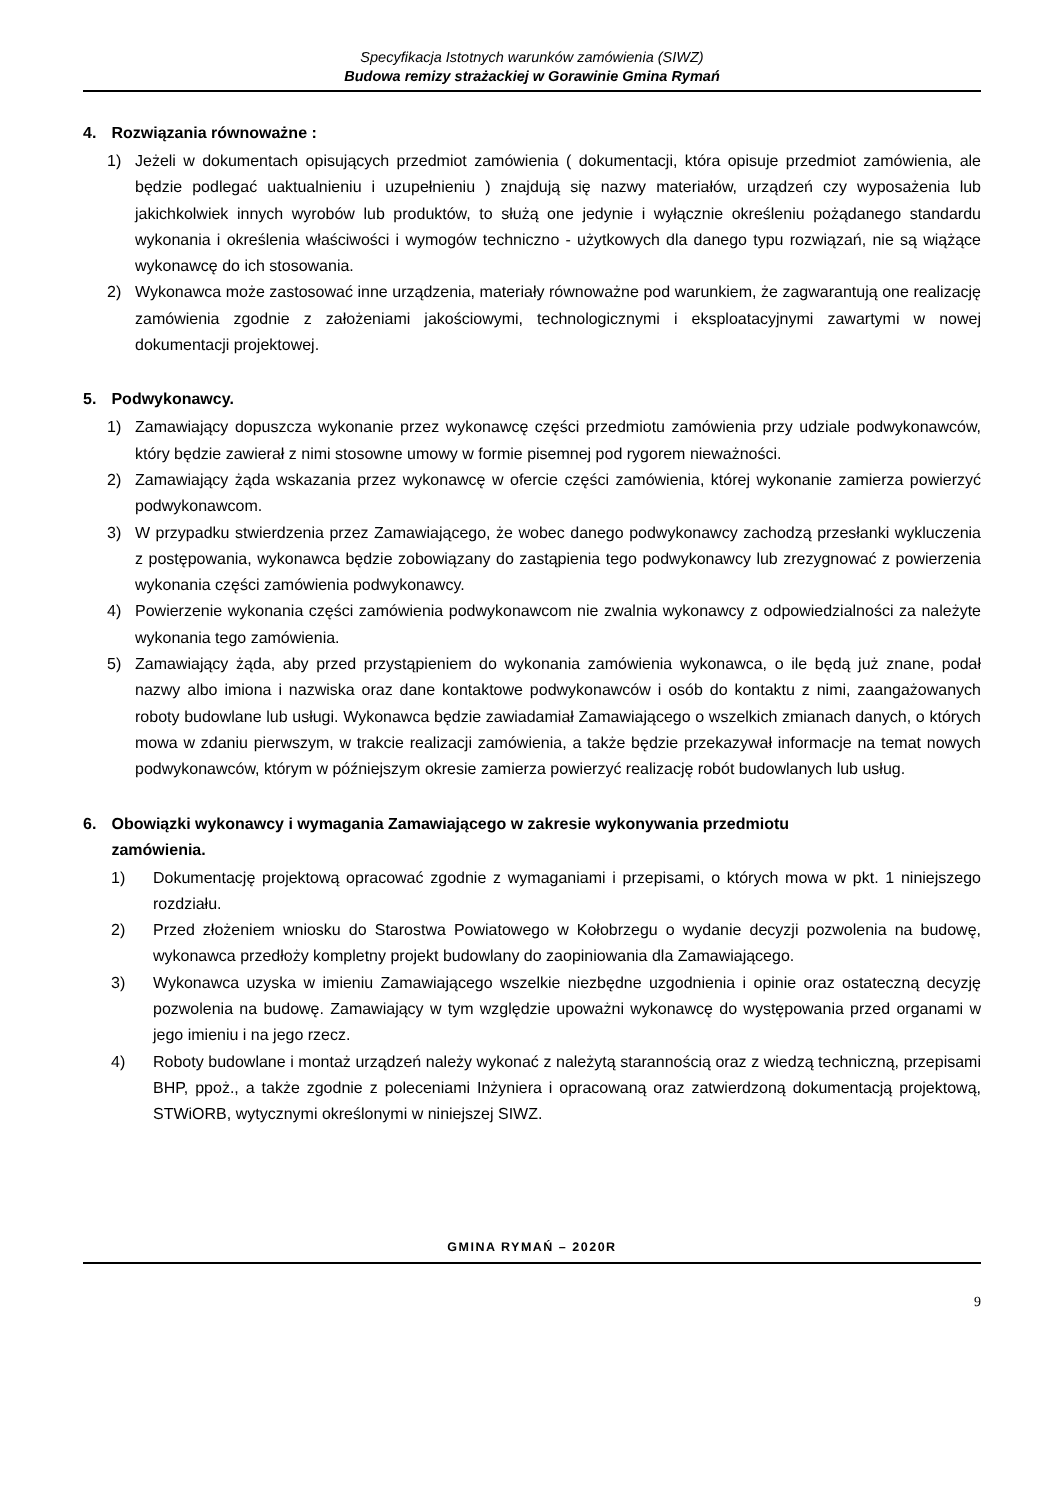Specyfikacja Istotnych warunków zamówienia (SIWZ)
Budowa remizy strażackiej w Gorawinie Gmina Rymań
4. Rozwiązania równoważne :
1) Jeżeli w dokumentach opisujących przedmiot zamówienia ( dokumentacji, która opisuje przedmiot zamówienia, ale będzie podlegać uaktualnieniu i uzupełnieniu ) znajdują się nazwy materiałów, urządzeń czy wyposażenia lub jakichkolwiek innych wyrobów lub produktów, to służą one jedynie i wyłącznie określeniu pożądanego standardu wykonania i określenia właściwości i wymogów techniczno - użytkowych dla danego typu rozwiązań, nie są wiążące wykonawcę do ich stosowania.
2) Wykonawca może zastosować inne urządzenia, materiały równoważne pod warunkiem, że zagwarantują one realizację zamówienia zgodnie z założeniami jakościowymi, technologicznymi i eksploatacyjnymi zawartymi w nowej dokumentacji projektowej.
5. Podwykonawcy.
1) Zamawiający dopuszcza wykonanie przez wykonawcę części przedmiotu zamówienia przy udziale podwykonawców, który będzie zawierał z nimi stosowne umowy w formie pisemnej pod rygorem nieważności.
2) Zamawiający żąda wskazania przez wykonawcę w ofercie części zamówienia, której wykonanie zamierza powierzyć podwykonawcom.
3) W przypadku stwierdzenia przez Zamawiającego, że wobec danego podwykonawcy zachodzą przesłanki wykluczenia z postępowania, wykonawca będzie zobowiązany do zastąpienia tego podwykonawcy lub zrezygnować z powierzenia wykonania części zamówienia podwykonawcy.
4) Powierzenie wykonania części zamówienia podwykonawcom nie zwalnia wykonawcy z odpowiedzialności za należyte wykonania tego zamówienia.
5) Zamawiający żąda, aby przed przystąpieniem do wykonania zamówienia wykonawca, o ile będą już znane, podał nazwy albo imiona i nazwiska oraz dane kontaktowe podwykonawców i osób do kontaktu z nimi, zaangażowanych roboty budowlane lub usługi. Wykonawca będzie zawiadamiał Zamawiającego o wszelkich zmianach danych, o których mowa w zdaniu pierwszym, w trakcie realizacji zamówienia, a także będzie przekazywał informacje na temat nowych podwykonawców, którym w późniejszym okresie zamierza powierzyć realizację robót budowlanych lub usług.
6. Obowiązki wykonawcy i wymagania Zamawiającego w zakresie wykonywania przedmiotu
zamówienia.
1) Dokumentację projektową opracować zgodnie z wymaganiami i przepisami, o których mowa w pkt. 1 niniejszego rozdziału.
2) Przed złożeniem wniosku do Starostwa Powiatowego w Kołobrzegu o wydanie decyzji pozwolenia na budowę, wykonawca przedłoży kompletny projekt budowlany do zaopiniowania dla Zamawiającego.
3) Wykonawca uzyska w imieniu Zamawiającego wszelkie niezbędne uzgodnienia i opinie oraz ostateczną decyzję pozwolenia na budowę. Zamawiający w tym względzie upoważni wykonawcę do występowania przed organami w jego imieniu i na jego rzecz.
4) Roboty budowlane i montaż urządzeń należy wykonać z należytą starannością oraz z wiedzą techniczną, przepisami BHP, ppoż., a także zgodnie z poleceniami Inżyniera i opracowaną oraz zatwierdzoną dokumentacją projektową, STWiORB, wytycznymi określonymi w niniejszej SIWZ.
GMINA RYMAŃ – 2020R
9